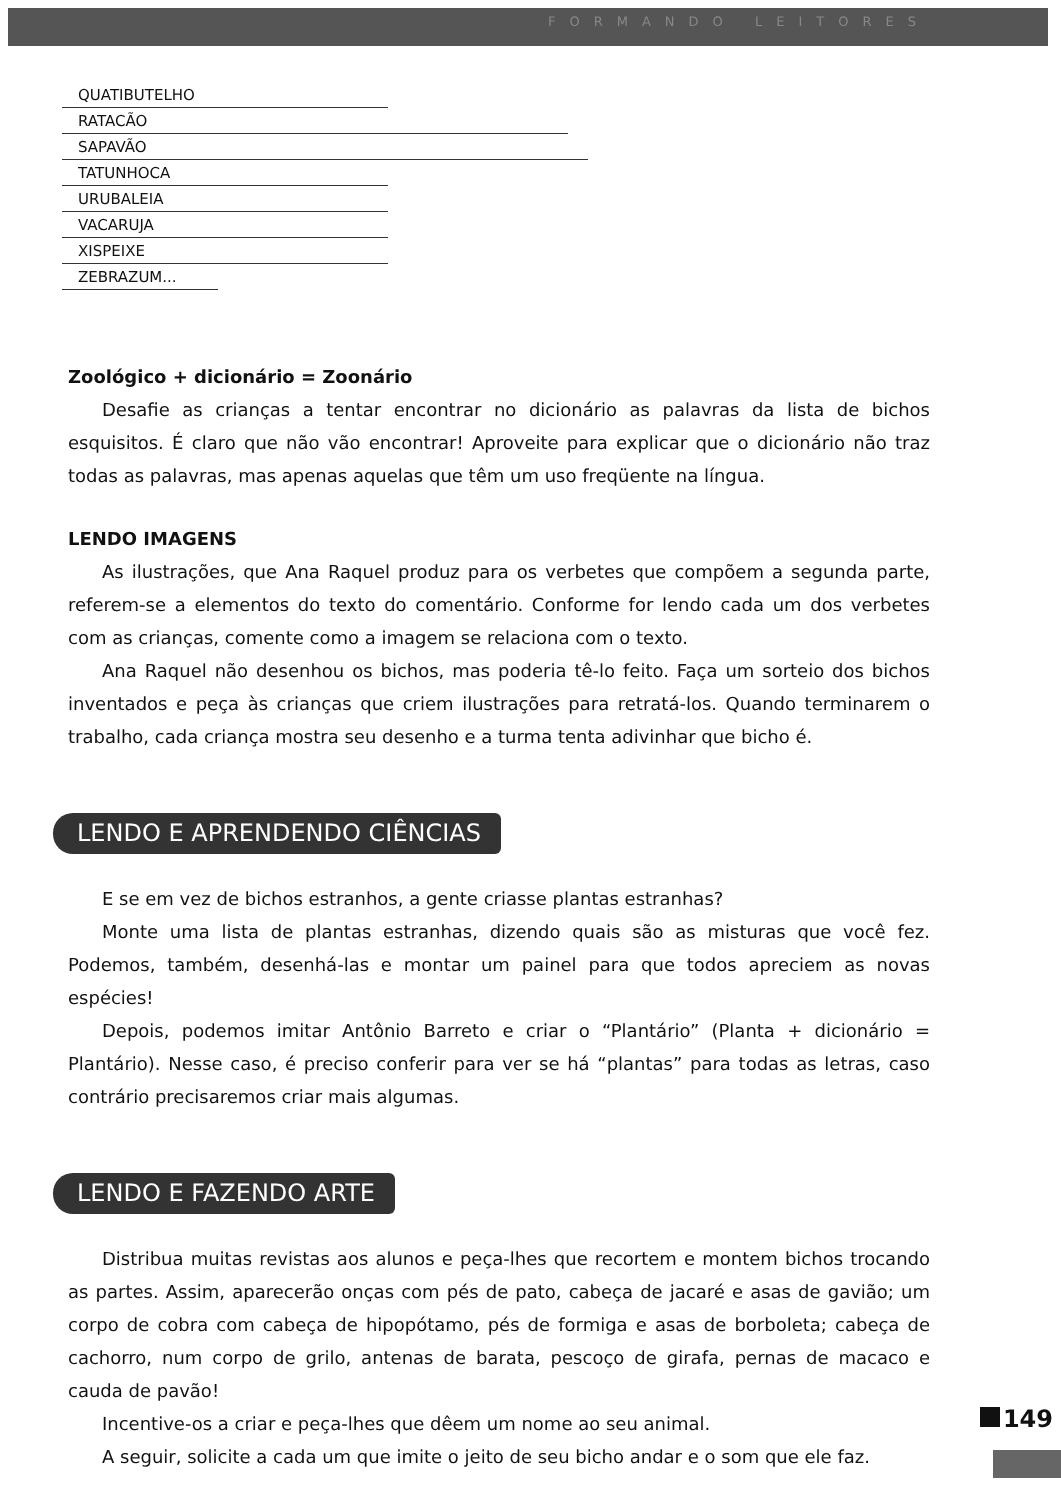FORMANDO LEITORES
QUATIBUTELHO
RATACÃO
SAPAVÃO
TATUNHOCA
URUBALEIA
VACARUJA
XISPEIXE
ZEBRAZUM...
Zoológico + dicionário = Zoonário
Desafie as crianças a tentar encontrar no dicionário as palavras da lista de bichos esquisitos. É claro que não vão encontrar! Aproveite para explicar que o dicionário não traz todas as palavras, mas apenas aquelas que têm um uso freqüente na língua.
LENDO IMAGENS
As ilustrações, que Ana Raquel produz para os verbetes que compõem a segunda parte, referem-se a elementos do texto do comentário. Conforme for lendo cada um dos verbetes com as crianças, comente como a imagem se relaciona com o texto.
Ana Raquel não desenhou os bichos, mas poderia tê-lo feito. Faça um sorteio dos bichos inventados e peça às crianças que criem ilustrações para retratá-los. Quando terminarem o trabalho, cada criança mostra seu desenho e a turma tenta adivinhar que bicho é.
LENDO E APRENDENDO CIÊNCIAS
E se em vez de bichos estranhos, a gente criasse plantas estranhas?
Monte uma lista de plantas estranhas, dizendo quais são as misturas que você fez. Podemos, também, desenhá-las e montar um painel para que todos apreciem as novas espécies!
Depois, podemos imitar Antônio Barreto e criar o “Plantário” (Planta + dicionário = Plantário). Nesse caso, é preciso conferir para ver se há “plantas” para todas as letras, caso contrário precisaremos criar mais algumas.
LENDO E FAZENDO ARTE
Distribua muitas revistas aos alunos e peça-lhes que recortem e montem bichos trocando as partes. Assim, aparecerão onças com pés de pato, cabeça de jacaré e asas de gavião; um corpo de cobra com cabeça de hipopótamo, pés de formiga e asas de borboleta; cabeça de cachorro, num corpo de grilo, antenas de barata, pescoço de girafa, pernas de macaco e cauda de pavão!
Incentive-os a criar e peça-lhes que dêem um nome ao seu animal.
A seguir, solicite a cada um que imite o jeito de seu bicho andar e o som que ele faz.
149